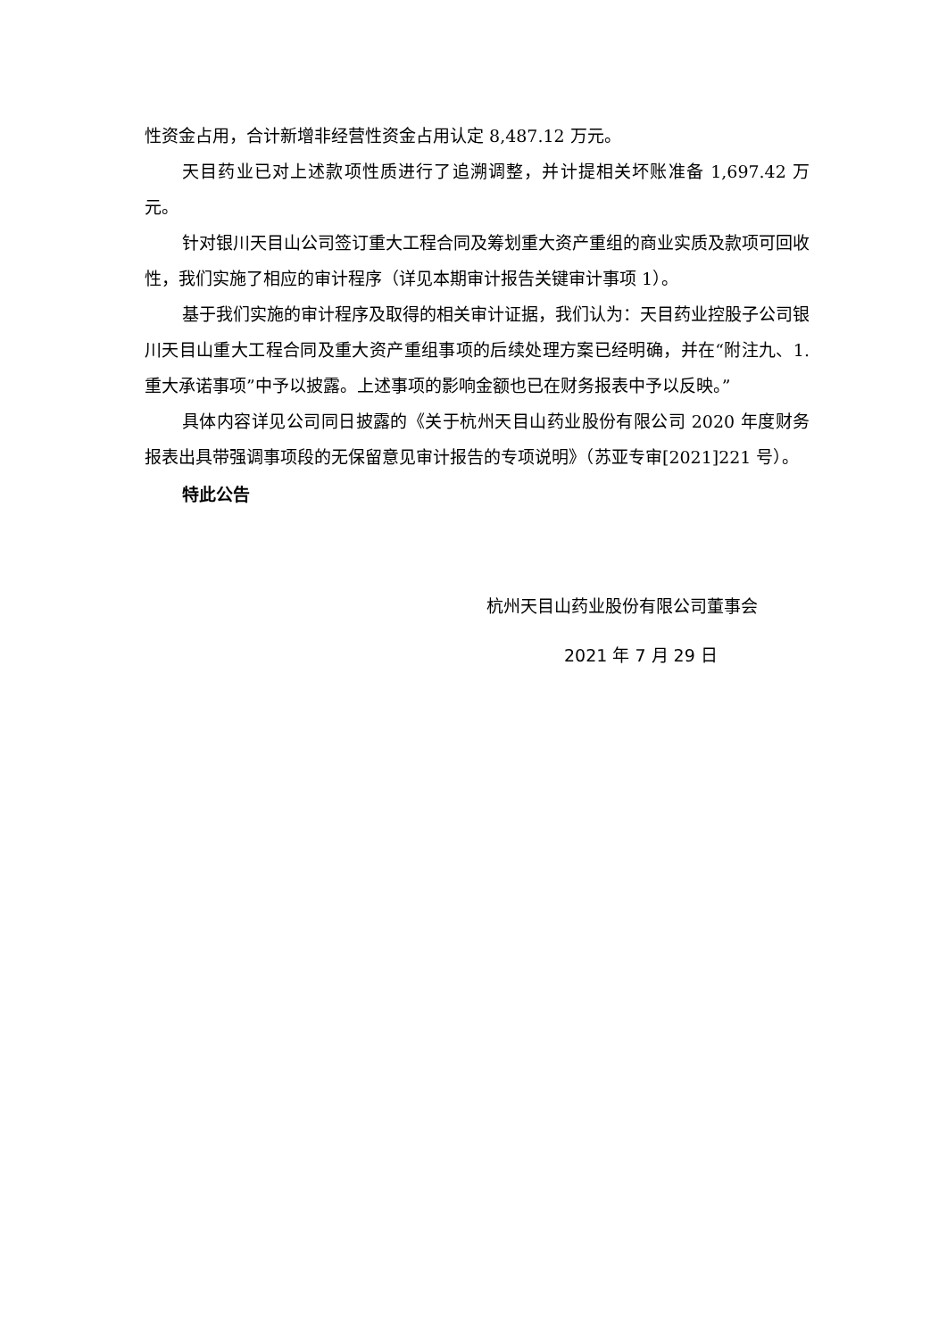性资金占用，合计新增非经营性资金占用认定 8,487.12 万元。
天目药业已对上述款项性质进行了追溯调整，并计提相关坏账准备 1,697.42 万元。
针对银川天目山公司签订重大工程合同及筹划重大资产重组的商业实质及款项可回收性，我们实施了相应的审计程序（详见本期审计报告关键审计事项 1）。
基于我们实施的审计程序及取得的相关审计证据，我们认为：天目药业控股子公司银川天目山重大工程合同及重大资产重组事项的后续处理方案已经明确，并在“附注九、1. 重大承诺事项”中予以披露。上述事项的影响金额也已在财务报表中予以反映。”
具体内容详见公司同日披露的《关于杭州天目山药业股份有限公司 2020 年度财务报表出具带强调事项段的无保留意见审计报告的专项说明》（苏亚专审[2021]221 号）。
特此公告
杭州天目山药业股份有限公司董事会
2021 年 7 月 29 日